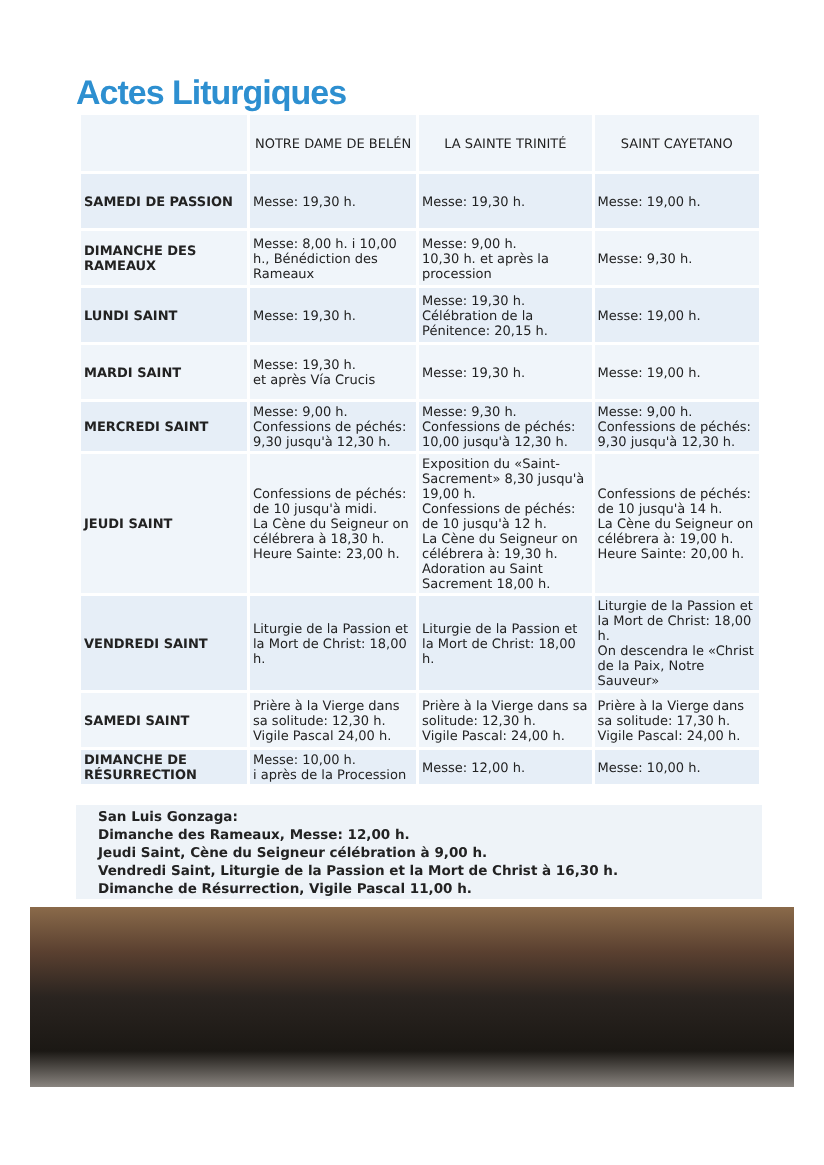Actes Liturgiques
| | NOTRE DAME DE BELÉN | LA SAINTE TRINITÉ | SAINT CAYETANO |
| --- | --- | --- | --- |
| SAMEDI DE PASSION | Messe: 19,30 h. | Messe: 19,30 h. | Messe: 19,00 h. |
| DIMANCHE DES RAMEAUX | Messe: 8,00 h. i 10,00 h., Bénédiction des Rameaux | Messe: 9,00 h. 10,30 h. et après la procession | Messe: 9,30 h. |
| LUNDI SAINT | Messe: 19,30 h. | Messe: 19,30 h. Célébration de la Pénitence: 20,15 h. | Messe: 19,00 h. |
| MARDI SAINT | Messe: 19,30 h. et après Vía Crucis | Messe: 19,30 h. | Messe: 19,00 h. |
| MERCREDI SAINT | Messe: 9,00 h. Confessions de péchés: 9,30 jusqu'à 12,30 h. | Messe: 9,30 h. Confessions de péchés: 10,00 jusqu'à 12,30 h. | Messe: 9,00 h. Confessions de péchés: 9,30 jusqu'à 12,30 h. |
| JEUDI SAINT | Confessions de péchés: de 10 jusqu'à midi. La Cène du Seigneur on célébrera à 18,30 h. Heure Sainte: 23,00 h. | Exposition du «Saint-Sacrement» 8,30 jusqu'à 19,00 h. Confessions de péchés: de 10 jusqu'à 12 h. La Cène du Seigneur on célébrera à: 19,30 h. Adoration au Saint Sacrement 18,00 h. | Confessions de péchés: de 10 jusqu'à 14 h. La Cène du Seigneur on célébrera à: 19,00 h. Heure Sainte: 20,00 h. |
| VENDREDI SAINT | Liturgie de la Passion et la Mort de Christ: 18,00 h. | Liturgie de la Passion et la Mort de Christ: 18,00 h. | Liturgie de la Passion et la Mort de Christ: 18,00 h. On descendra le «Christ de la Paix, Notre Sauveur» |
| SAMEDI SAINT | Prière à la Vierge dans sa solitude: 12,30 h. Vigile Pascal 24,00 h. | Prière à la Vierge dans sa solitude: 12,30 h. Vigile Pascal: 24,00 h. | Prière à la Vierge dans sa solitude: 17,30 h. Vigile Pascal: 24,00 h. |
| DIMANCHE DE RÉSURRECTION | Messe: 10,00 h. i après de la Procession | Messe: 12,00 h. | Messe: 10,00 h. |
San Luis Gonzaga:
Dimanche des Rameaux, Messe: 12,00 h.
Jeudi Saint, Cène du Seigneur célébration à 9,00 h.
Vendredi Saint, Liturgie de la Passion et la Mort de Christ à 16,30 h.
Dimanche de Résurrection, Vigile Pascal 11,00 h.